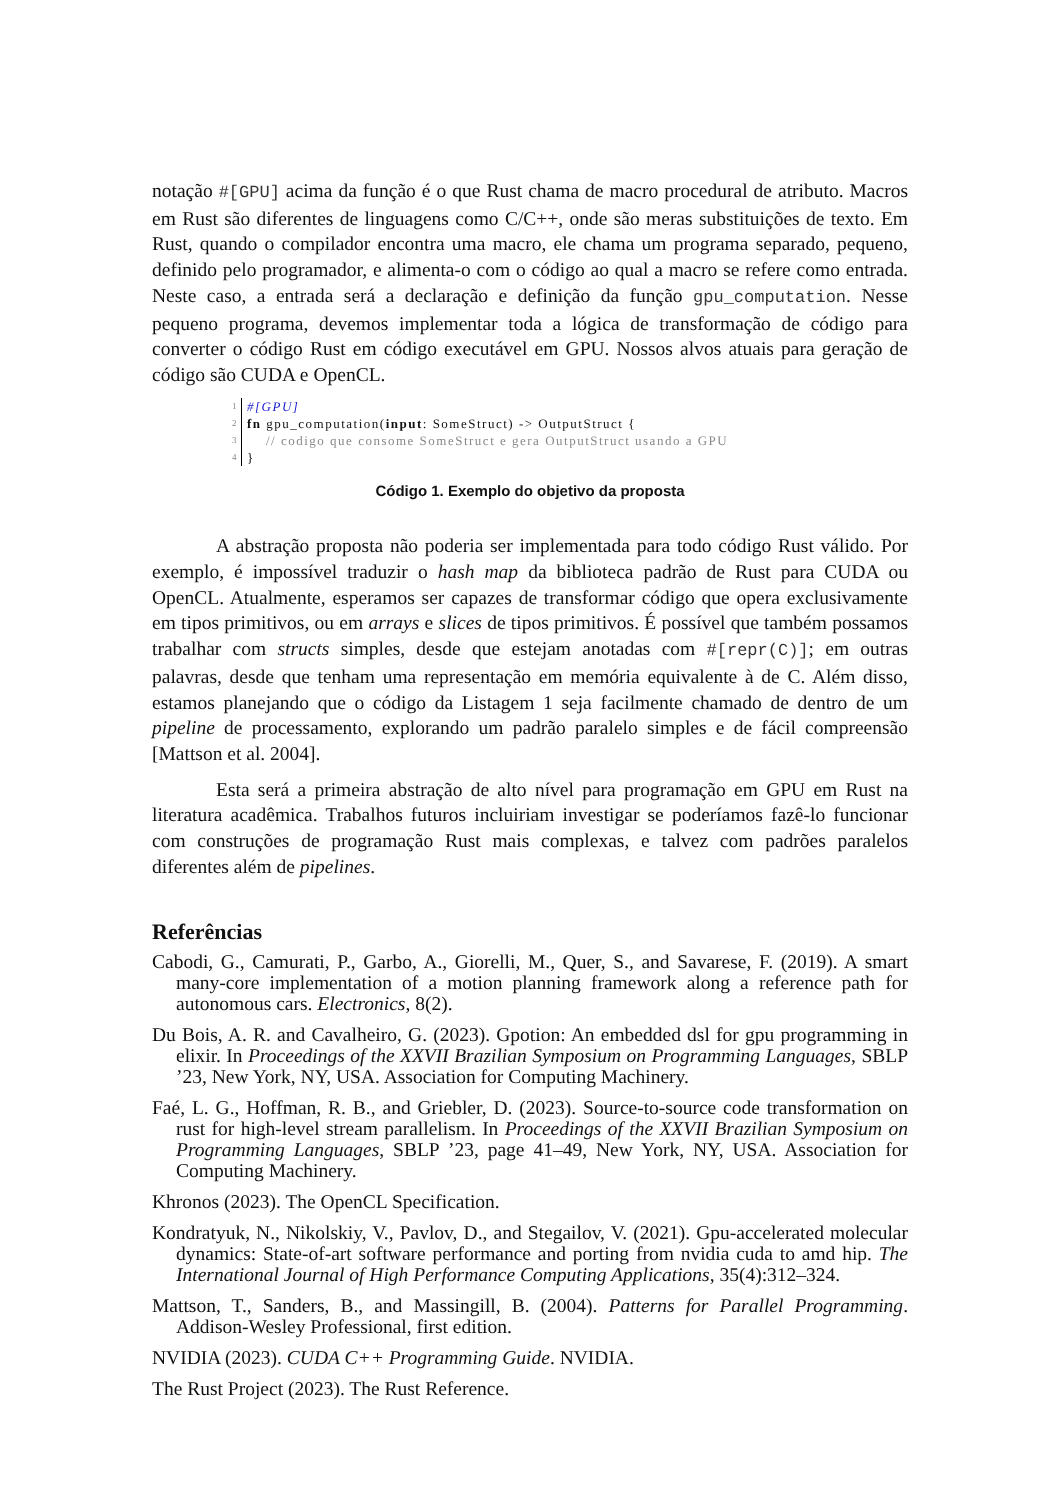notação #[GPU] acima da função é o que Rust chama de macro procedural de atributo. Macros em Rust são diferentes de linguagens como C/C++, onde são meras substituições de texto. Em Rust, quando o compilador encontra uma macro, ele chama um programa separado, pequeno, definido pelo programador, e alimenta-o com o código ao qual a macro se refere como entrada. Neste caso, a entrada será a declaração e definição da função gpu_computation. Nesse pequeno programa, devemos implementar toda a lógica de transformação de código para converter o código Rust em código executável em GPU. Nossos alvos atuais para geração de código são CUDA e OpenCL.
1 #[GPU]
2 fn gpu_computation(input: SomeStruct) -> OutputStruct {
3 // codigo que consome SomeStruct e gera OutputStruct usando a GPU
4 }
Código 1. Exemplo do objetivo da proposta
A abstração proposta não poderia ser implementada para todo código Rust válido. Por exemplo, é impossível traduzir o hash map da biblioteca padrão de Rust para CUDA ou OpenCL. Atualmente, esperamos ser capazes de transformar código que opera exclusivamente em tipos primitivos, ou em arrays e slices de tipos primitivos. É possível que também possamos trabalhar com structs simples, desde que estejam anotadas com #[repr(C)]; em outras palavras, desde que tenham uma representação em memória equivalente à de C. Além disso, estamos planejando que o código da Listagem 1 seja facilmente chamado de dentro de um pipeline de processamento, explorando um padrão paralelo simples e de fácil compreensão [Mattson et al. 2004].
Esta será a primeira abstração de alto nível para programação em GPU em Rust na literatura acadêmica. Trabalhos futuros incluiriam investigar se poderíamos fazê-lo funcionar com construções de programação Rust mais complexas, e talvez com padrões paralelos diferentes além de pipelines.
Referências
Cabodi, G., Camurati, P., Garbo, A., Giorelli, M., Quer, S., and Savarese, F. (2019). A smart many-core implementation of a motion planning framework along a reference path for autonomous cars. Electronics, 8(2).
Du Bois, A. R. and Cavalheiro, G. (2023). Gpotion: An embedded dsl for gpu programming in elixir. In Proceedings of the XXVII Brazilian Symposium on Programming Languages, SBLP ’23, New York, NY, USA. Association for Computing Machinery.
Faé, L. G., Hoffman, R. B., and Griebler, D. (2023). Source-to-source code transformation on rust for high-level stream parallelism. In Proceedings of the XXVII Brazilian Symposium on Programming Languages, SBLP ’23, page 41–49, New York, NY, USA. Association for Computing Machinery.
Khronos (2023). The OpenCL Specification.
Kondratyuk, N., Nikolskiy, V., Pavlov, D., and Stegailov, V. (2021). Gpu-accelerated molecular dynamics: State-of-art software performance and porting from nvidia cuda to amd hip. The International Journal of High Performance Computing Applications, 35(4):312–324.
Mattson, T., Sanders, B., and Massingill, B. (2004). Patterns for Parallel Programming. Addison-Wesley Professional, first edition.
NVIDIA (2023). CUDA C++ Programming Guide. NVIDIA.
The Rust Project (2023). The Rust Reference.